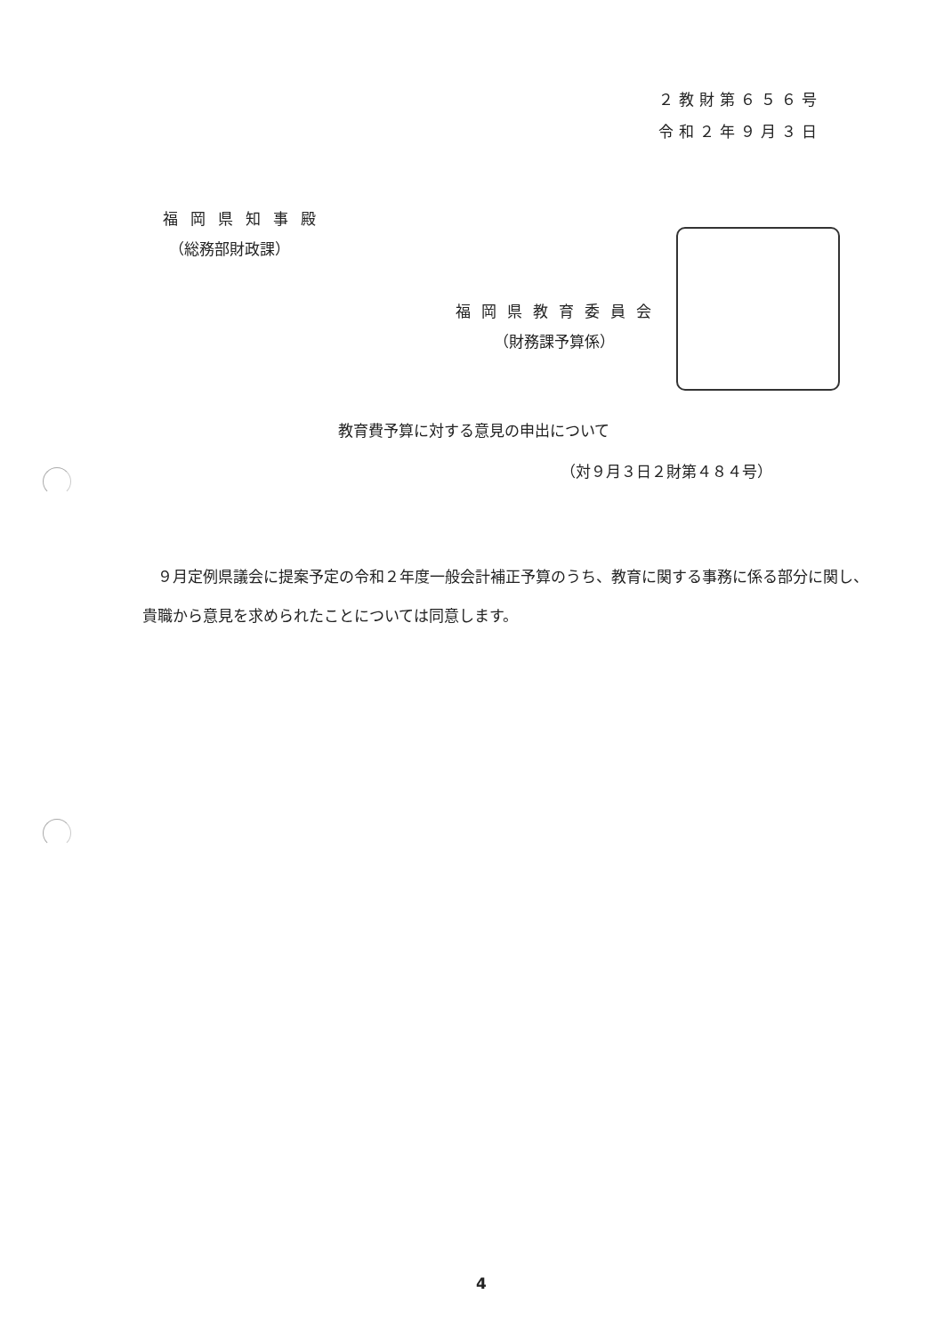２教財第６５６号
令和２年９月３日
福岡県知事殿
（総務部財政課）
福岡県教育委員会
（財務課予算係）
教育費予算に対する意見の申出について
（対９月３日２財第４８４号）
　９月定例県議会に提案予定の令和２年度一般会計補正予算のうち、教育に関する事務に係る部分に関し、貴職から意見を求められたことについては同意します。
4